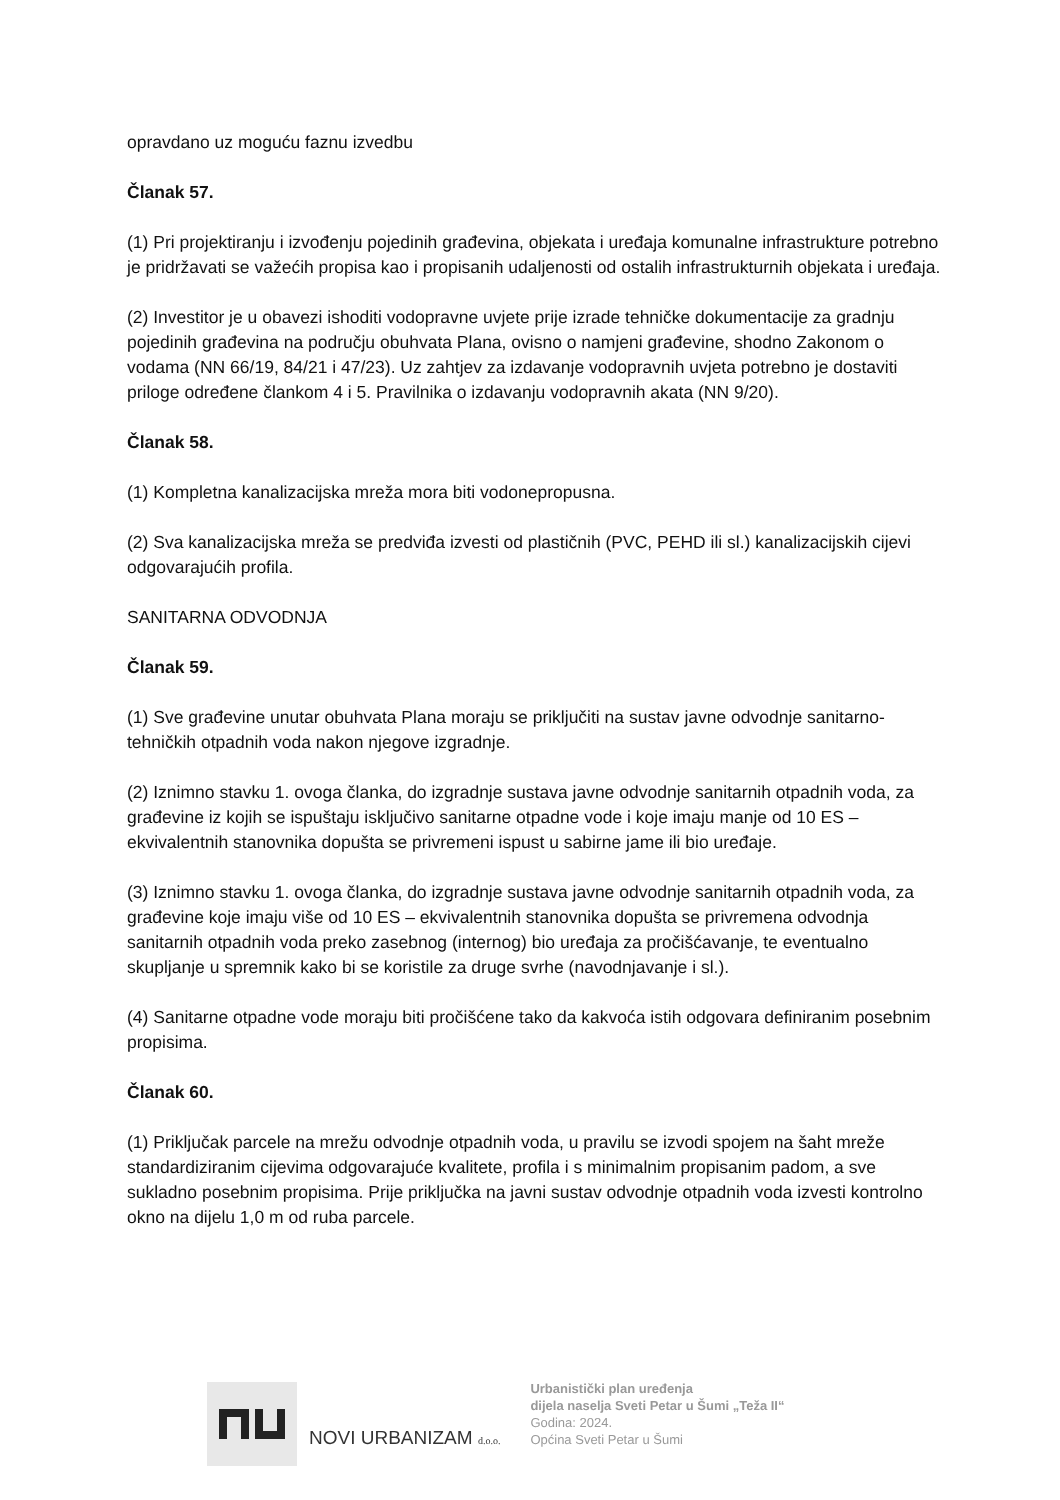opravdano uz moguću faznu izvedbu
Članak 57.
(1) Pri projektiranju i izvođenju pojedinih građevina, objekata i uređaja komunalne infrastrukture potrebno je pridržavati se važećih propisa kao i propisanih udaljenosti od ostalih infrastrukturnih objekata i uređaja.
(2) Investitor je u obavezi ishoditi vodopravne uvjete prije izrade tehničke dokumentacije za gradnju pojedinih građevina na području obuhvata Plana, ovisno o namjeni građevine, shodno Zakonom o vodama (NN 66/19, 84/21 i 47/23). Uz zahtjev za izdavanje vodopravnih uvjeta potrebno je dostaviti priloge određene člankom 4 i 5. Pravilnika o izdavanju vodopravnih akata (NN 9/20).
Članak 58.
(1) Kompletna kanalizacijska mreža mora biti vodonepropusna.
(2) Sva kanalizacijska mreža se predviđa izvesti od plastičnih (PVC, PEHD ili sl.) kanalizacijskih cijevi odgovarajućih profila.
SANITARNA ODVODNJA
Članak 59.
(1) Sve građevine unutar obuhvata Plana moraju se priključiti na sustav javne odvodnje sanitarno-tehničkih otpadnih voda nakon njegove izgradnje.
(2) Iznimno stavku 1. ovoga članka, do izgradnje sustava javne odvodnje sanitarnih otpadnih voda, za građevine iz kojih se ispuštaju isključivo sanitarne otpadne vode i koje imaju manje od 10 ES – ekvivalentnih stanovnika dopušta se privremeni ispust u sabirne jame ili bio uređaje.
(3) Iznimno stavku 1. ovoga članka, do izgradnje sustava javne odvodnje sanitarnih otpadnih voda, za građevine koje imaju više od 10 ES – ekvivalentnih stanovnika dopušta se privremena odvodnja sanitarnih otpadnih voda preko zasebnog (internog) bio uređaja za pročišćavanje, te eventualno skupljanje u spremnik kako bi se koristile za druge svrhe (navodnjavanje i sl.).
(4) Sanitarne otpadne vode moraju biti pročišćene tako da kakvoća istih odgovara definiranim posebnim propisima.
Članak 60.
(1) Priključak parcele na mrežu odvodnje otpadnih voda, u pravilu se izvodi spojem na šaht mreže standardiziranim cijevima odgovarajuće kvalitete, profila i s minimalnim propisanim padom, a sve sukladno posebnim propisima. Prije priključka na javni sustav odvodnje otpadnih voda izvesti kontrolno okno na dijelu 1,0 m od ruba parcele.
NOVI URBANIZAM d.o.o.
Urbanistički plan uređenja
dijela naselja Sveti Petar u Šumi „Teža II“
Godina: 2024.
Općina Sveti Petar u Šumi